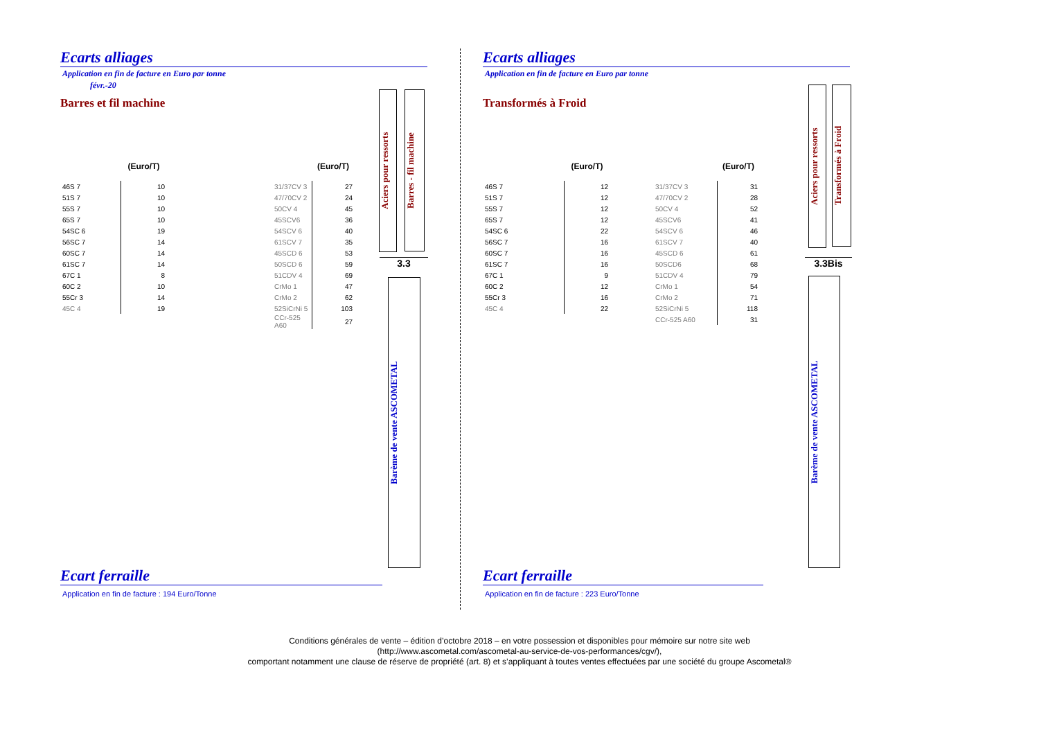Ecarts alliages
Application en fin de facture en Euro par tonne
févr.-20
Barres et fil machine
| | (Euro/T) | | | (Euro/T) |
| --- | --- | --- | --- | --- |
| 46S 7 | 10 | | 31/37CV 3 | 27 |
| 51S 7 | 10 | | 47/70CV 2 | 24 |
| 55S 7 | 10 | | 50CV 4 | 45 |
| 65S 7 | 10 | | 45SCV6 | 36 |
| 54SC 6 | 19 | | 54SCV 6 | 40 |
| 56SC 7 | 14 | | 61SCV 7 | 35 |
| 60SC 7 | 14 | | 45SCD 6 | 53 |
| 61SC 7 | 14 | | 50SCD 6 | 59 |
| 67C 1 | 8 | | 51CDV 4 | 69 |
| 60C 2 | 10 | | CrMo 1 | 47 |
| 55Cr 3 | 14 | | CrMo 2 | 62 |
| 45C 4 | 19 | | 52SiCrNi 5 | 103 |
| | | | CCr-525 A60 | 27 |
Aciers pour ressorts
Barres - fil machine
3.3
Barème de vente ASCOMETAL
Ecart ferraille
Application en fin de facture : 194 Euro/Tonne
Ecarts alliages
Application en fin de facture en Euro par tonne
Transformés à Froid
| | (Euro/T) | | | (Euro/T) |
| --- | --- | --- | --- | --- |
| 46S 7 | 12 | | 31/37CV 3 | 31 |
| 51S 7 | 12 | | 47/70CV 2 | 28 |
| 55S 7 | 12 | | 50CV 4 | 52 |
| 65S 7 | 12 | | 45SCV6 | 41 |
| 54SC 6 | 22 | | 54SCV 6 | 46 |
| 56SC 7 | 16 | | 61SCV 7 | 40 |
| 60SC 7 | 16 | | 45SCD 6 | 61 |
| 61SC 7 | 16 | | 50SCD6 | 68 |
| 67C 1 | 9 | | 51CDV 4 | 79 |
| 60C 2 | 12 | | CrMo 1 | 54 |
| 55Cr 3 | 16 | | CrMo 2 | 71 |
| 45C 4 | 22 | | 52SiCrNi 5 | 118 |
| | | | CCr-525 A60 | 31 |
Aciers pour ressorts
Transformés à Froid
3.3Bis
Barème de vente ASCOMETAL
Ecart ferraille
Application en fin de facture : 223 Euro/Tonne
Conditions générales de vente – édition d’octobre 2018 – en votre possession et disponibles pour mémoire sur notre site web
(http://www.ascometal.com/ascometal-au-service-de-vos-performances/cgv/),
comportant notamment une clause de réserve de propriété (art. 8) et s’appliquant à toutes ventes effectuées par une société du groupe Ascometal®